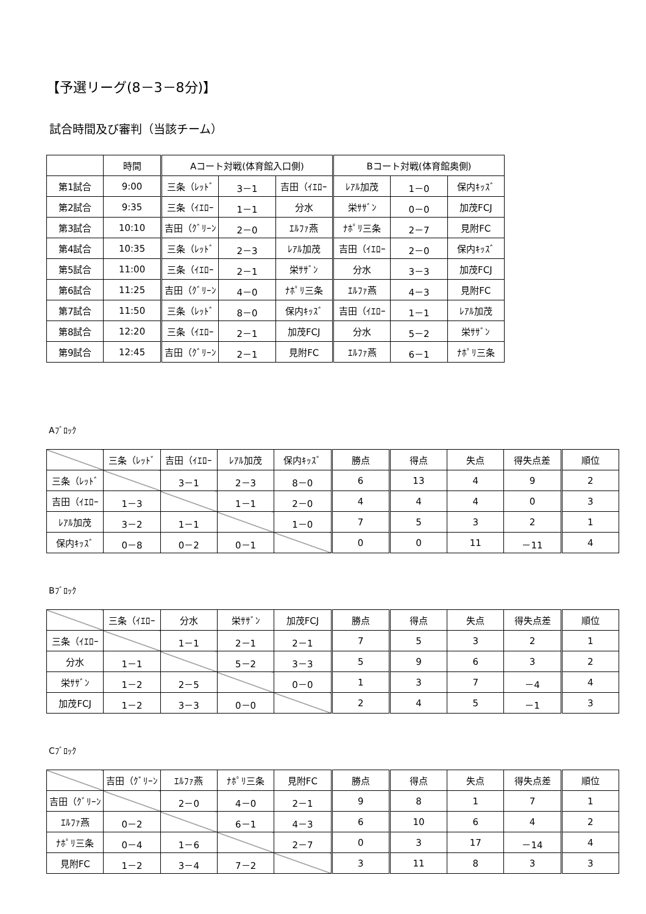【予選リーグ(8－3－8分)】
試合時間及び審判（当該チーム）
| | 時間 | Aコート対戦(体育館入口側) | | | Bコート対戦(体育館奥側) | | |
| 第1試合 | 9:00 | 三条（ﾚｯﾄﾞ | 3－1 | 吉田（ｲｴﾛｰ | ﾚｱﾙ加茂 | 1－0 | 保内ｷｯｽﾞ |
| 第2試合 | 9:35 | 三条（ｲｴﾛｰ | 1－1 | 分水 | 栄ｻｻﾞﾝ | 0－0 | 加茂FCJ |
| 第3試合 | 10:10 | 吉田（ｸﾞﾘｰﾝ | 2－0 | ｴﾙﾌｧ燕 | ﾅﾎﾟﾘ三条 | 2－7 | 見附FC |
| 第4試合 | 10:35 | 三条（ﾚｯﾄﾞ | 2－3 | ﾚｱﾙ加茂 | 吉田（ｲｴﾛｰ | 2－0 | 保内ｷｯｽﾞ |
| 第5試合 | 11:00 | 三条（ｲｴﾛｰ | 2－1 | 栄ｻｻﾞﾝ | 分水 | 3－3 | 加茂FCJ |
| 第6試合 | 11:25 | 吉田（ｸﾞﾘｰﾝ | 4－0 | ﾅﾎﾟﾘ三条 | ｴﾙﾌｧ燕 | 4－3 | 見附FC |
| 第7試合 | 11:50 | 三条（ﾚｯﾄﾞ | 8－0 | 保内ｷｯｽﾞ | 吉田（ｲｴﾛｰ | 1－1 | ﾚｱﾙ加茂 |
| 第8試合 | 12:20 | 三条（ｲｴﾛｰ | 2－1 | 加茂FCJ | 分水 | 5－2 | 栄ｻｻﾞﾝ |
| 第9試合 | 12:45 | 吉田（ｸﾞﾘｰﾝ | 2－1 | 見附FC | ｴﾙﾌｧ燕 | 6－1 | ﾅﾎﾟﾘ三条 |
Aﾌﾞﾛｯｸ
| | 三条（ﾚｯﾄﾞ | 吉田（ｲｴﾛｰ | ﾚｱﾙ加茂 | 保内ｷｯｽﾞ | 勝点 | 得点 | 失点 | 得失点差 | 順位 |
| 三条（ﾚｯﾄﾞ | | 3－1 | 2－3 | 8－0 | 6 | 13 | 4 | 9 | 2 |
| 吉田（ｲｴﾛｰ | 1－3 | | 1－1 | 2－0 | 4 | 4 | 4 | 0 | 3 |
| ﾚｱﾙ加茂 | 3－2 | 1－1 | | 1－0 | 7 | 5 | 3 | 2 | 1 |
| 保内ｷｯｽﾞ | 0－8 | 0－2 | 0－1 | | 0 | 0 | 11 | －11 | 4 |
Bﾌﾞﾛｯｸ
| | 三条（ｲｴﾛｰ | 分水 | 栄ｻｻﾞﾝ | 加茂FCJ | 勝点 | 得点 | 失点 | 得失点差 | 順位 |
| 三条（ｲｴﾛｰ | | 1－1 | 2－1 | 2－1 | 7 | 5 | 3 | 2 | 1 |
| 分水 | 1－1 | | 5－2 | 3－3 | 5 | 9 | 6 | 3 | 2 |
| 栄ｻｻﾞﾝ | 1－2 | 2－5 | | 0－0 | 1 | 3 | 7 | －4 | 4 |
| 加茂FCJ | 1－2 | 3－3 | 0－0 | | 2 | 4 | 5 | －1 | 3 |
Cﾌﾞﾛｯｸ
| | 吉田（ｸﾞﾘｰﾝ | ｴﾙﾌｧ燕 | ﾅﾎﾟﾘ三条 | 見附FC | 勝点 | 得点 | 失点 | 得失点差 | 順位 |
| 吉田（ｸﾞﾘｰﾝ | | 2－0 | 4－0 | 2－1 | 9 | 8 | 1 | 7 | 1 |
| ｴﾙﾌｧ燕 | 0－2 | | 6－1 | 4－3 | 6 | 10 | 6 | 4 | 2 |
| ﾅﾎﾟﾘ三条 | 0－4 | 1－6 | | 2－7 | 0 | 3 | 17 | －14 | 4 |
| 見附FC | 1－2 | 3－4 | 7－2 | | 3 | 11 | 8 | 3 | 3 |